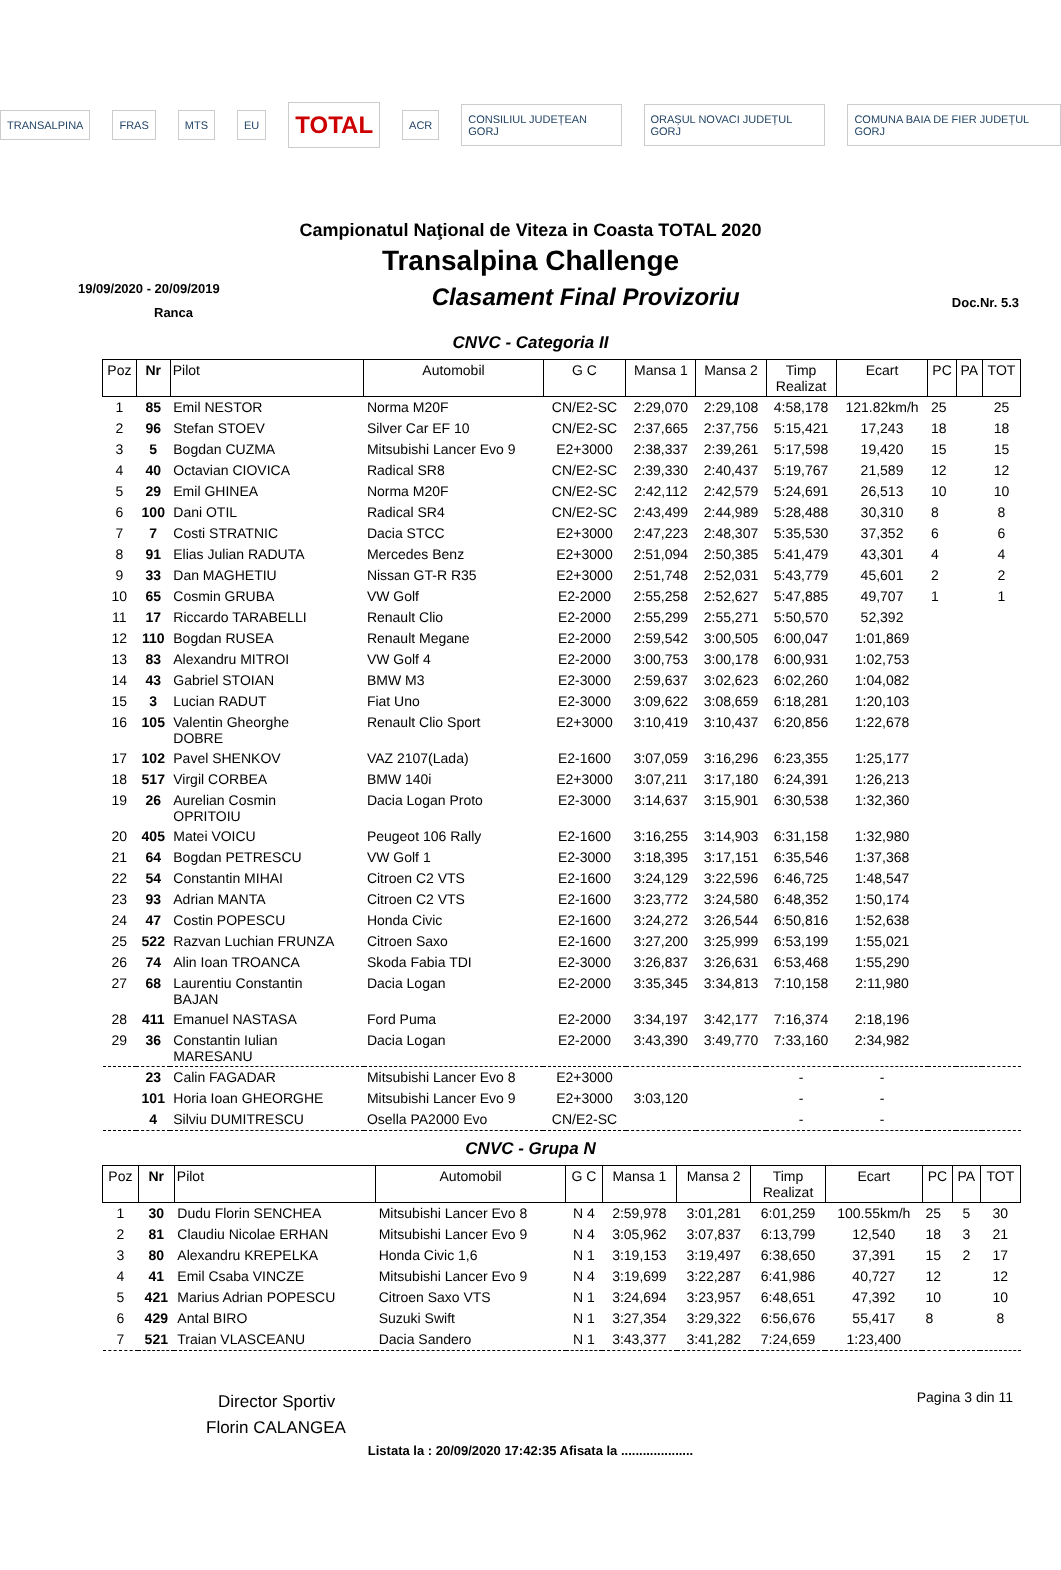TRANSALPINA FRAS MTS EU TOTAL ACR CONSILIUL JUDEȚEAN GORJ ORAȘUL NOVACI JUDEȚUL GORJ COMUNA BAIA DE FIER JUDEȚUL GORJ
Campionatul Naţional de Viteza in Coasta TOTAL 2020
Transalpina Challenge
19/09/2020 - 20/09/2019
Ranca
Clasament Final Provizoriu
Doc.Nr. 5.3
CNVC - Categoria II
| Poz | Nr | Pilot | Automobil | G C | Mansa 1 | Mansa 2 | Timp Realizat | Ecart | PC | PA | TOT |
| --- | --- | --- | --- | --- | --- | --- | --- | --- | --- | --- | --- |
| 1 | 85 | Emil NESTOR | Norma M20F | CN/E2-SC | 2:29,070 | 2:29,108 | 4:58,178 | 121.82km/h | 25 | | 25 |
| 2 | 96 | Stefan STOEV | Silver Car EF 10 | CN/E2-SC | 2:37,665 | 2:37,756 | 5:15,421 | 17,243 | 18 | | 18 |
| 3 | 5 | Bogdan CUZMA | Mitsubishi Lancer Evo 9 | E2+3000 | 2:38,337 | 2:39,261 | 5:17,598 | 19,420 | 15 | | 15 |
| 4 | 40 | Octavian CIOVICA | Radical SR8 | CN/E2-SC | 2:39,330 | 2:40,437 | 5:19,767 | 21,589 | 12 | | 12 |
| 5 | 29 | Emil GHINEA | Norma M20F | CN/E2-SC | 2:42,112 | 2:42,579 | 5:24,691 | 26,513 | 10 | | 10 |
| 6 | 100 | Dani OTIL | Radical SR4 | CN/E2-SC | 2:43,499 | 2:44,989 | 5:28,488 | 30,310 | 8 | | 8 |
| 7 | 7 | Costi STRATNIC | Dacia STCC | E2+3000 | 2:47,223 | 2:48,307 | 5:35,530 | 37,352 | 6 | | 6 |
| 8 | 91 | Elias Julian RADUTA | Mercedes Benz | E2+3000 | 2:51,094 | 2:50,385 | 5:41,479 | 43,301 | 4 | | 4 |
| 9 | 33 | Dan MAGHETIU | Nissan GT-R R35 | E2+3000 | 2:51,748 | 2:52,031 | 5:43,779 | 45,601 | 2 | | 2 |
| 10 | 65 | Cosmin GRUBA | VW Golf | E2-2000 | 2:55,258 | 2:52,627 | 5:47,885 | 49,707 | 1 | | 1 |
| 11 | 17 | Riccardo TARABELLI | Renault Clio | E2-2000 | 2:55,299 | 2:55,271 | 5:50,570 | 52,392 | | | |
| 12 | 110 | Bogdan RUSEA | Renault Megane | E2-2000 | 2:59,542 | 3:00,505 | 6:00,047 | 1:01,869 | | | |
| 13 | 83 | Alexandru MITROI | VW Golf 4 | E2-2000 | 3:00,753 | 3:00,178 | 6:00,931 | 1:02,753 | | | |
| 14 | 43 | Gabriel STOIAN | BMW M3 | E2-3000 | 2:59,637 | 3:02,623 | 6:02,260 | 1:04,082 | | | |
| 15 | 3 | Lucian RADUT | Fiat Uno | E2-3000 | 3:09,622 | 3:08,659 | 6:18,281 | 1:20,103 | | | |
| 16 | 105 | Valentin Gheorghe DOBRE | Renault Clio Sport | E2+3000 | 3:10,419 | 3:10,437 | 6:20,856 | 1:22,678 | | | |
| 17 | 102 | Pavel SHENKOV | VAZ 2107(Lada) | E2-1600 | 3:07,059 | 3:16,296 | 6:23,355 | 1:25,177 | | | |
| 18 | 517 | Virgil CORBEA | BMW 140i | E2+3000 | 3:07,211 | 3:17,180 | 6:24,391 | 1:26,213 | | | |
| 19 | 26 | Aurelian Cosmin OPRITOIU | Dacia Logan Proto | E2-3000 | 3:14,637 | 3:15,901 | 6:30,538 | 1:32,360 | | | |
| 20 | 405 | Matei VOICU | Peugeot 106 Rally | E2-1600 | 3:16,255 | 3:14,903 | 6:31,158 | 1:32,980 | | | |
| 21 | 64 | Bogdan PETRESCU | VW Golf 1 | E2-3000 | 3:18,395 | 3:17,151 | 6:35,546 | 1:37,368 | | | |
| 22 | 54 | Constantin MIHAI | Citroen C2 VTS | E2-1600 | 3:24,129 | 3:22,596 | 6:46,725 | 1:48,547 | | | |
| 23 | 93 | Adrian MANTA | Citroen C2 VTS | E2-1600 | 3:23,772 | 3:24,580 | 6:48,352 | 1:50,174 | | | |
| 24 | 47 | Costin POPESCU | Honda Civic | E2-1600 | 3:24,272 | 3:26,544 | 6:50,816 | 1:52,638 | | | |
| 25 | 522 | Razvan Luchian FRUNZA | Citroen Saxo | E2-1600 | 3:27,200 | 3:25,999 | 6:53,199 | 1:55,021 | | | |
| 26 | 74 | Alin Ioan TROANCA | Skoda Fabia TDI | E2-3000 | 3:26,837 | 3:26,631 | 6:53,468 | 1:55,290 | | | |
| 27 | 68 | Laurentiu Constantin BAJAN | Dacia Logan | E2-2000 | 3:35,345 | 3:34,813 | 7:10,158 | 2:11,980 | | | |
| 28 | 411 | Emanuel NASTASA | Ford Puma | E2-2000 | 3:34,197 | 3:42,177 | 7:16,374 | 2:18,196 | | | |
| 29 | 36 | Constantin Iulian MARESANU | Dacia Logan | E2-2000 | 3:43,390 | 3:49,770 | 7:33,160 | 2:34,982 | | | |
| | 23 | Calin FAGADAR | Mitsubishi Lancer Evo 8 | E2+3000 | | | - | - | | | |
| | 101 | Horia Ioan GHEORGHE | Mitsubishi Lancer Evo 9 | E2+3000 | 3:03,120 | | - | - | | | |
| | 4 | Silviu DUMITRESCU | Osella PA2000 Evo | CN/E2-SC | | | - | - | | | |
CNVC - Grupa N
| Poz | Nr | Pilot | Automobil | G C | Mansa 1 | Mansa 2 | Timp Realizat | Ecart | PC | PA | TOT |
| --- | --- | --- | --- | --- | --- | --- | --- | --- | --- | --- | --- |
| 1 | 30 | Dudu Florin SENCHEA | Mitsubishi Lancer Evo 8 | N 4 | 2:59,978 | 3:01,281 | 6:01,259 | 100.55km/h | 25 | 5 | 30 |
| 2 | 81 | Claudiu Nicolae ERHAN | Mitsubishi Lancer Evo 9 | N 4 | 3:05,962 | 3:07,837 | 6:13,799 | 12,540 | 18 | 3 | 21 |
| 3 | 80 | Alexandru KREPELKA | Honda Civic 1,6 | N 1 | 3:19,153 | 3:19,497 | 6:38,650 | 37,391 | 15 | 2 | 17 |
| 4 | 41 | Emil Csaba VINCZE | Mitsubishi Lancer Evo 9 | N 4 | 3:19,699 | 3:22,287 | 6:41,986 | 40,727 | 12 | | 12 |
| 5 | 421 | Marius Adrian POPESCU | Citroen Saxo VTS | N 1 | 3:24,694 | 3:23,957 | 6:48,651 | 47,392 | 10 | | 10 |
| 6 | 429 | Antal BIRO | Suzuki Swift | N 1 | 3:27,354 | 3:29,322 | 6:56,676 | 55,417 | 8 | | 8 |
| 7 | 521 | Traian VLASCEANU | Dacia Sandero | N 1 | 3:43,377 | 3:41,282 | 7:24,659 | 1:23,400 | | | |
Director Sportiv
Florin CALANGEA
Pagina 3 din 11
Listata la : 20/09/2020 17:42:35 Afisata la ....................